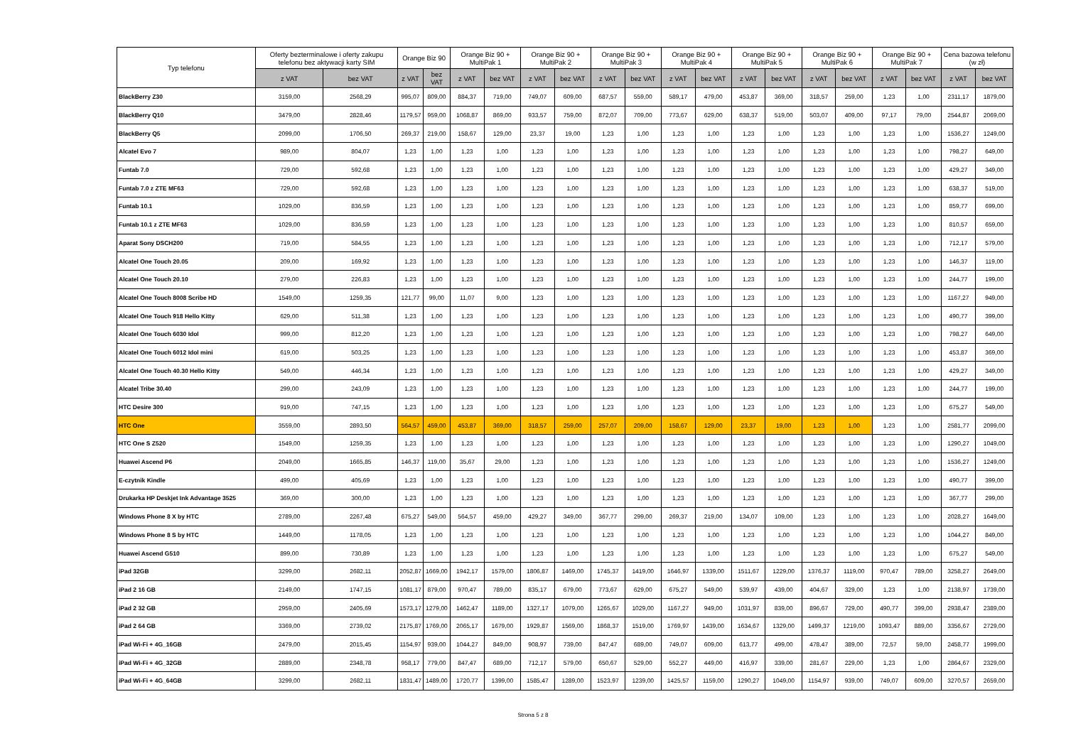| Typ telefonu | Oferty bezterminalowe i oferty zakupu telefonu bez aktywacji karty SIM | | Orange Biz 90 | | Orange Biz 90 + MultiPak 1 | | Orange Biz 90 + MultiPak 2 | | Orange Biz 90 + MultiPak 3 | | Orange Biz 90 + MultiPak 4 | | Orange Biz 90 + MultiPak 5 | | Orange Biz 90 + MultiPak 6 | | Orange Biz 90 + MultiPak 7 | | Cena bazowa telefonu (w zł) | |
| --- | --- | --- | --- | --- | --- | --- | --- | --- | --- | --- | --- | --- | --- | --- | --- | --- | --- | --- | --- | --- |
| | z VAT | bez VAT | z VAT | bez VAT | z VAT | bez VAT | z VAT | bez VAT | z VAT | bez VAT | z VAT | bez VAT | z VAT | bez VAT | z VAT | bez VAT | z VAT | bez VAT | z VAT | bez VAT |
| BlackBerry Z30 | 3159,00 | 2568,29 | 995,07 | 809,00 | 884,37 | 719,00 | 749,07 | 609,00 | 687,57 | 559,00 | 589,17 | 479,00 | 453,87 | 369,00 | 318,57 | 259,00 | 1,23 | 1,00 | 2311,17 | 1879,00 |
| BlackBerry Q10 | 3479,00 | 2828,46 | 1179,57 | 959,00 | 1068,87 | 869,00 | 933,57 | 759,00 | 872,07 | 709,00 | 773,67 | 629,00 | 638,37 | 519,00 | 503,07 | 409,00 | 97,17 | 79,00 | 2544,87 | 2069,00 |
| BlackBerry Q5 | 2099,00 | 1706,50 | 269,37 | 219,00 | 158,67 | 129,00 | 23,37 | 19,00 | 1,23 | 1,00 | 1,23 | 1,00 | 1,23 | 1,00 | 1,23 | 1,00 | 1,23 | 1,00 | 1536,27 | 1249,00 |
| Alcatel Evo 7 | 989,00 | 804,07 | 1,23 | 1,00 | 1,23 | 1,00 | 1,23 | 1,00 | 1,23 | 1,00 | 1,23 | 1,00 | 1,23 | 1,00 | 1,23 | 1,00 | 1,23 | 1,00 | 798,27 | 649,00 |
| Funtab 7.0 | 729,00 | 592,68 | 1,23 | 1,00 | 1,23 | 1,00 | 1,23 | 1,00 | 1,23 | 1,00 | 1,23 | 1,00 | 1,23 | 1,00 | 1,23 | 1,00 | 1,23 | 1,00 | 429,27 | 349,00 |
| Funtab 7.0 z ZTE MF63 | 729,00 | 592,68 | 1,23 | 1,00 | 1,23 | 1,00 | 1,23 | 1,00 | 1,23 | 1,00 | 1,23 | 1,00 | 1,23 | 1,00 | 1,23 | 1,00 | 1,23 | 1,00 | 638,37 | 519,00 |
| Funtab 10.1 | 1029,00 | 836,59 | 1,23 | 1,00 | 1,23 | 1,00 | 1,23 | 1,00 | 1,23 | 1,00 | 1,23 | 1,00 | 1,23 | 1,00 | 1,23 | 1,00 | 1,23 | 1,00 | 859,77 | 699,00 |
| Funtab 10.1 z ZTE MF63 | 1029,00 | 836,59 | 1,23 | 1,00 | 1,23 | 1,00 | 1,23 | 1,00 | 1,23 | 1,00 | 1,23 | 1,00 | 1,23 | 1,00 | 1,23 | 1,00 | 1,23 | 1,00 | 810,57 | 659,00 |
| Aparat Sony DSCH200 | 719,00 | 584,55 | 1,23 | 1,00 | 1,23 | 1,00 | 1,23 | 1,00 | 1,23 | 1,00 | 1,23 | 1,00 | 1,23 | 1,00 | 1,23 | 1,00 | 1,23 | 1,00 | 712,17 | 579,00 |
| Alcatel One Touch 20.05 | 209,00 | 169,92 | 1,23 | 1,00 | 1,23 | 1,00 | 1,23 | 1,00 | 1,23 | 1,00 | 1,23 | 1,00 | 1,23 | 1,00 | 1,23 | 1,00 | 1,23 | 1,00 | 146,37 | 119,00 |
| Alcatel One Touch 20.10 | 279,00 | 226,83 | 1,23 | 1,00 | 1,23 | 1,00 | 1,23 | 1,00 | 1,23 | 1,00 | 1,23 | 1,00 | 1,23 | 1,00 | 1,23 | 1,00 | 1,23 | 1,00 | 244,77 | 199,00 |
| Alcatel One Touch 8008 Scribe HD | 1549,00 | 1259,35 | 121,77 | 99,00 | 11,07 | 9,00 | 1,23 | 1,00 | 1,23 | 1,00 | 1,23 | 1,00 | 1,23 | 1,00 | 1,23 | 1,00 | 1,23 | 1,00 | 1167,27 | 949,00 |
| Alcatel One Touch 918 Hello Kitty | 629,00 | 511,38 | 1,23 | 1,00 | 1,23 | 1,00 | 1,23 | 1,00 | 1,23 | 1,00 | 1,23 | 1,00 | 1,23 | 1,00 | 1,23 | 1,00 | 1,23 | 1,00 | 490,77 | 399,00 |
| Alcatel One Touch 6030 Idol | 999,00 | 812,20 | 1,23 | 1,00 | 1,23 | 1,00 | 1,23 | 1,00 | 1,23 | 1,00 | 1,23 | 1,00 | 1,23 | 1,00 | 1,23 | 1,00 | 1,23 | 1,00 | 798,27 | 649,00 |
| Alcatel One Touch 6012 Idol mini | 619,00 | 503,25 | 1,23 | 1,00 | 1,23 | 1,00 | 1,23 | 1,00 | 1,23 | 1,00 | 1,23 | 1,00 | 1,23 | 1,00 | 1,23 | 1,00 | 1,23 | 1,00 | 453,87 | 369,00 |
| Alcatel One Touch 40.30 Hello Kitty | 549,00 | 446,34 | 1,23 | 1,00 | 1,23 | 1,00 | 1,23 | 1,00 | 1,23 | 1,00 | 1,23 | 1,00 | 1,23 | 1,00 | 1,23 | 1,00 | 1,23 | 1,00 | 429,27 | 349,00 |
| Alcatel Tribe 30.40 | 299,00 | 243,09 | 1,23 | 1,00 | 1,23 | 1,00 | 1,23 | 1,00 | 1,23 | 1,00 | 1,23 | 1,00 | 1,23 | 1,00 | 1,23 | 1,00 | 1,23 | 1,00 | 244,77 | 199,00 |
| HTC Desire 300 | 919,00 | 747,15 | 1,23 | 1,00 | 1,23 | 1,00 | 1,23 | 1,00 | 1,23 | 1,00 | 1,23 | 1,00 | 1,23 | 1,00 | 1,23 | 1,00 | 1,23 | 1,00 | 675,27 | 549,00 |
| HTC One | 3559,00 | 2893,50 | 564,57 | 459,00 | 453,87 | 369,00 | 318,57 | 259,00 | 257,07 | 209,00 | 158,67 | 129,00 | 23,37 | 19,00 | 1,23 | 1,00 | 1,23 | 1,00 | 2581,77 | 2099,00 |
| HTC One S Z520 | 1549,00 | 1259,35 | 1,23 | 1,00 | 1,23 | 1,00 | 1,23 | 1,00 | 1,23 | 1,00 | 1,23 | 1,00 | 1,23 | 1,00 | 1,23 | 1,00 | 1,23 | 1,00 | 1290,27 | 1049,00 |
| Huawei Ascend P6 | 2049,00 | 1665,85 | 146,37 | 119,00 | 35,67 | 29,00 | 1,23 | 1,00 | 1,23 | 1,00 | 1,23 | 1,00 | 1,23 | 1,00 | 1,23 | 1,00 | 1,23 | 1,00 | 1536,27 | 1249,00 |
| E-czytnik Kindle | 499,00 | 405,69 | 1,23 | 1,00 | 1,23 | 1,00 | 1,23 | 1,00 | 1,23 | 1,00 | 1,23 | 1,00 | 1,23 | 1,00 | 1,23 | 1,00 | 1,23 | 1,00 | 490,77 | 399,00 |
| Drukarka HP Deskjet Ink Advantage 3525 | 369,00 | 300,00 | 1,23 | 1,00 | 1,23 | 1,00 | 1,23 | 1,00 | 1,23 | 1,00 | 1,23 | 1,00 | 1,23 | 1,00 | 1,23 | 1,00 | 1,23 | 1,00 | 367,77 | 299,00 |
| Windows Phone 8 X by HTC | 2789,00 | 2267,48 | 675,27 | 549,00 | 564,57 | 459,00 | 429,27 | 349,00 | 367,77 | 299,00 | 269,37 | 219,00 | 134,07 | 109,00 | 1,23 | 1,00 | 1,23 | 1,00 | 2028,27 | 1649,00 |
| Windows Phone 8 S by HTC | 1449,00 | 1178,05 | 1,23 | 1,00 | 1,23 | 1,00 | 1,23 | 1,00 | 1,23 | 1,00 | 1,23 | 1,00 | 1,23 | 1,00 | 1,23 | 1,00 | 1,23 | 1,00 | 1044,27 | 849,00 |
| Huawei Ascend G510 | 899,00 | 730,89 | 1,23 | 1,00 | 1,23 | 1,00 | 1,23 | 1,00 | 1,23 | 1,00 | 1,23 | 1,00 | 1,23 | 1,00 | 1,23 | 1,00 | 1,23 | 1,00 | 675,27 | 549,00 |
| iPad 32GB | 3299,00 | 2682,11 | 2052,87 | 1669,00 | 1942,17 | 1579,00 | 1806,87 | 1469,00 | 1745,37 | 1419,00 | 1646,97 | 1339,00 | 1511,67 | 1229,00 | 1376,37 | 1119,00 | 970,47 | 789,00 | 3258,27 | 2649,00 |
| iPad 2 16 GB | 2149,00 | 1747,15 | 1081,17 | 879,00 | 970,47 | 789,00 | 835,17 | 679,00 | 773,67 | 629,00 | 675,27 | 549,00 | 539,97 | 439,00 | 404,67 | 329,00 | 1,23 | 1,00 | 2138,97 | 1739,00 |
| iPad 2 32 GB | 2959,00 | 2405,69 | 1573,17 | 1279,00 | 1462,47 | 1189,00 | 1327,17 | 1079,00 | 1265,67 | 1029,00 | 1167,27 | 949,00 | 1031,97 | 839,00 | 896,67 | 729,00 | 490,77 | 399,00 | 2938,47 | 2389,00 |
| iPad 2 64 GB | 3369,00 | 2739,02 | 2175,87 | 1769,00 | 2065,17 | 1679,00 | 1929,87 | 1569,00 | 1868,37 | 1519,00 | 1769,97 | 1439,00 | 1634,67 | 1329,00 | 1499,37 | 1219,00 | 1093,47 | 889,00 | 3356,67 | 2729,00 |
| iPad Wi-Fi + 4G_16GB | 2479,00 | 2015,45 | 1154,97 | 939,00 | 1044,27 | 849,00 | 908,97 | 739,00 | 847,47 | 689,00 | 749,07 | 609,00 | 613,77 | 499,00 | 478,47 | 389,00 | 72,57 | 59,00 | 2458,77 | 1999,00 |
| iPad Wi-Fi + 4G_32GB | 2889,00 | 2348,78 | 958,17 | 779,00 | 847,47 | 689,00 | 712,17 | 579,00 | 650,67 | 529,00 | 552,27 | 449,00 | 416,97 | 339,00 | 281,67 | 229,00 | 1,23 | 1,00 | 2864,67 | 2329,00 |
| iPad Wi-Fi + 4G_64GB | 3299,00 | 2682,11 | 1831,47 | 1489,00 | 1720,77 | 1399,00 | 1585,47 | 1289,00 | 1523,97 | 1239,00 | 1425,57 | 1159,00 | 1290,27 | 1049,00 | 1154,97 | 939,00 | 749,07 | 609,00 | 3270,57 | 2659,00 |
Strona 5 z 8